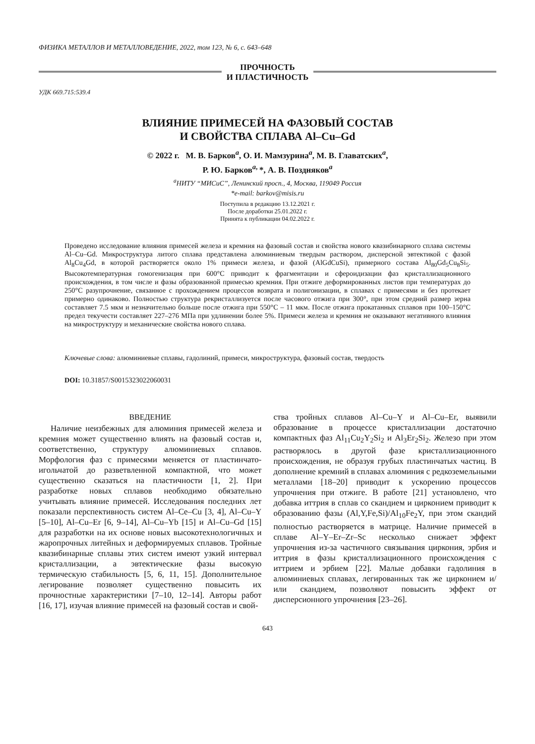ФИЗИКА МЕТАЛЛОВ И МЕТАЛЛОВЕДЕНИЕ, 2022, том 123, № 6, с. 643–648
ПРОЧНОСТЬ
И ПЛАСТИЧНОСТЬ
УДК 669.715:539.4
ВЛИЯНИЕ ПРИМЕСЕЙ НА ФАЗОВЫЙ СОСТАВ
И СВОЙСТВА СПЛАВА Al–Cu–Gd
© 2022 г. М. В. Барков<sup>a</sup>, О. И. Мамзурина<sup>a</sup>, М. В. Главатских<sup>a</sup>,
Р. Ю. Барков<sup>a,</sup>*, А. В. Поздняков<sup>a</sup>
<sup>a</sup> НИТУ “МИСиС”, Ленинский просп., 4, Москва, 119049 Россия
*e-mail: barkov@misis.ru
Поступила в редакцию 13.12.2021 г.
После доработки 25.01.2022 г.
Принята к публикации 04.02.2022 г.
Проведено исследование влияния примесей железа и кремния на фазовый состав и свойства нового квазибинарного сплава системы Al–Cu–Gd. Микроструктура литого сплава представлена алюминиевым твердым раствором, дисперсной эвтектикой с фазой Al<sub>8</sub>Cu<sub>4</sub>Gd, в которой растворяется около 1% примеси железа, и фазой (AlGdCuSi), примерного состава Al<sub>80</sub>Gd<sub>5</sub>Cu<sub>8</sub>Si<sub>5</sub>. Высокотемпературная гомогенизация при 600°С приводит к фрагментации и сфероидизации фаз кристаллизационного происхождения, в том числе и фазы образованной примесью кремния. При отжиге деформированных листов при температурах до 250°С разупрочнение, связанное с прохождением процессов возврата и полигонизации, в сплавах с примесями и без протекает примерно одинаково. Полностью структура рекристаллизуется после часового отжига при 300°, при этом средний размер зерна составляет 7.5 мкм и незначительно больше после отжига при 550°С – 11 мкм. После отжига прокатанных сплавов при 100–150°С предел текучести составляет 227–276 МПа при удлинении более 5%. Примеси железа и кремния не оказывают негативного влияния на микроструктуру и механические свойства нового сплава.
Ключевые слова: алюминиевые сплавы, гадолиний, примеси, микроструктура, фазовый состав, твердость
DOI: 10.31857/S0015323022060031
ВВЕДЕНИЕ
Наличие неизбежных для алюминия примесей железа и кремния может существенно влиять на фазовый состав и, соответственно, структуру алюминиевых сплавов. Морфология фаз с примесями меняется от пластинчато-игольчатой до разветвленной компактной, что может существенно сказаться на пластичности [1, 2]. При разработке новых сплавов необходимо обязательно учитывать влияние примесей. Исследования последних лет показали перспективность систем Al–Ce–Cu [3, 4], Al–Cu–Y [5–10], Al–Cu–Er [6, 9–14], Al–Cu–Yb [15] и Al–Cu–Gd [15] для разработки на их основе новых высокотехнологичных и жаропрочных литейных и деформируемых сплавов. Тройные квазибинарные сплавы этих систем имеют узкий интервал кристаллизации, а эвтектические фазы высокую термическую стабильность [5, 6, 11, 15]. Дополнительное легирование позволяет существенно повысить их прочностные характеристики [7–10, 12–14]. Авторы работ [16, 17], изучая влияние примесей на фазовый состав и свой-
ства тройных сплавов Al–Cu–Y и Al–Cu–Er, выявили образование в процессе кристаллизации достаточно компактных фаз Al<sub>11</sub>Cu<sub>2</sub>Y<sub>2</sub>Si<sub>2</sub> и Al<sub>3</sub>Er<sub>2</sub>Si<sub>2</sub>. Железо при этом растворялось в другой фазе кристаллизационного происхождения, не образуя грубых пластинчатых частиц. В дополнение кремний в сплавах алюминия с редкоземельными металлами [18–20] приводит к ускорению процессов упрочнения при отжиге. В работе [21] установлено, что добавка иттрия в сплав со скандием и цирконием приводит к образованию фазы (Al,Y,Fe,Si)/Al<sub>10</sub>Fe<sub>2</sub>Y, при этом скандий полностью растворяется в матрице. Наличие примесей в сплаве Al–Y–Er–Zr–Sc несколько снижает эффект упрочнения из-за частичного связывания циркония, эрбия и иттрия в фазы кристаллизационного происхождения с иттрием и эрбием [22]. Малые добавки гадолиния в алюминиевых сплавах, легированных так же цирконием и/или скандием, позволяют повысить эффект от дисперсионного упрочнения [23–26].
643